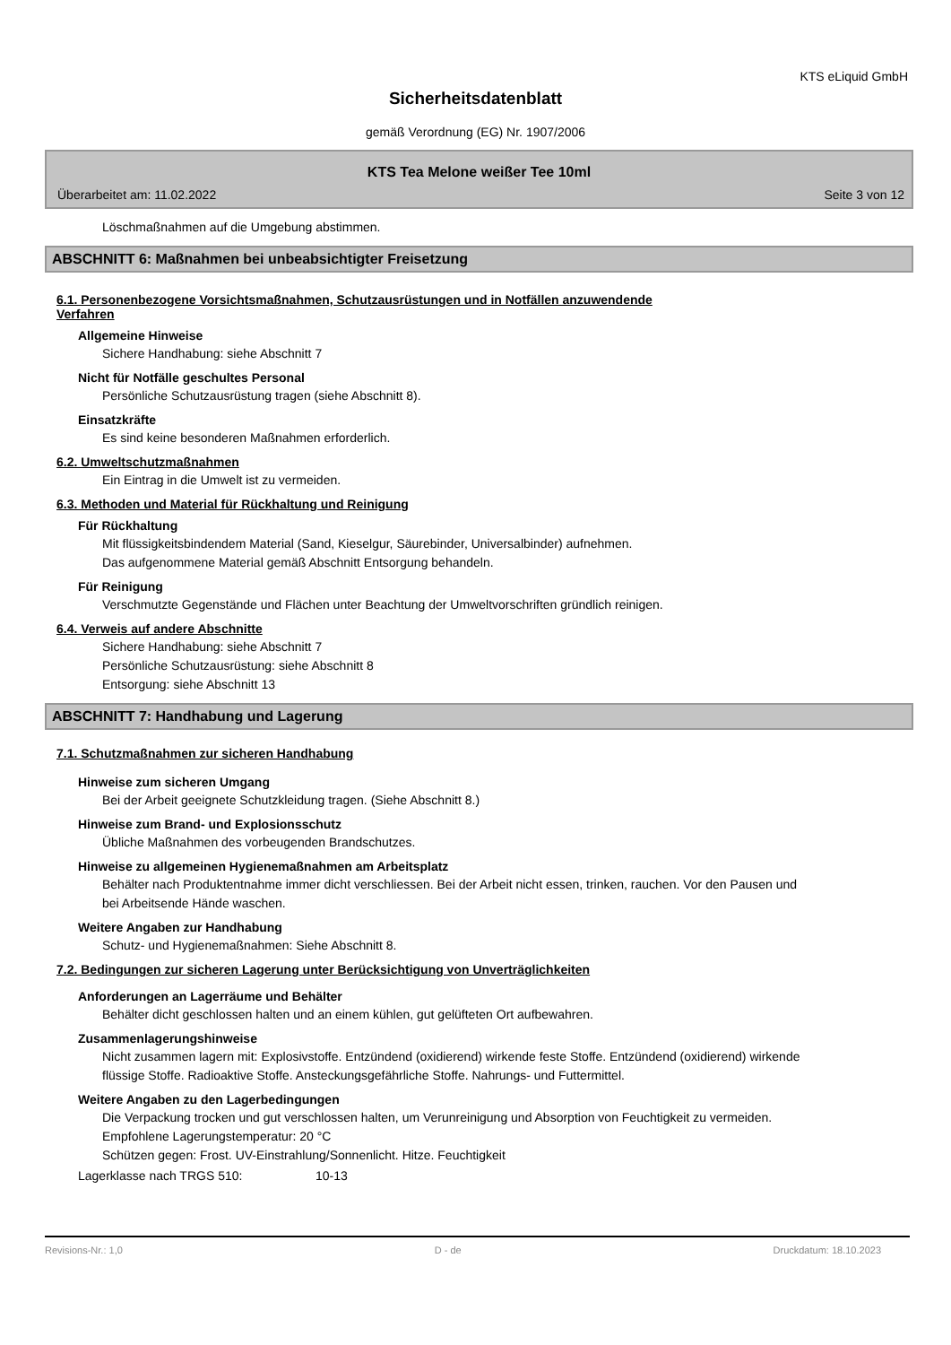KTS eLiquid GmbH
Sicherheitsdatenblatt
gemäß Verordnung (EG) Nr. 1907/2006
KTS Tea Melone weißer Tee 10ml
Überarbeitet am: 11.02.2022 Seite 3 von 12
Löschmaßnahmen auf die Umgebung abstimmen.
ABSCHNITT 6: Maßnahmen bei unbeabsichtigter Freisetzung
6.1. Personenbezogene Vorsichtsmaßnahmen, Schutzausrüstungen und in Notfällen anzuwendende
Verfahren
Allgemeine Hinweise
Sichere Handhabung: siehe Abschnitt 7
Nicht für Notfälle geschultes Personal
Persönliche Schutzausrüstung tragen (siehe Abschnitt 8).
Einsatzkräfte
Es sind keine besonderen Maßnahmen erforderlich.
6.2. Umweltschutzmaßnahmen
Ein Eintrag in die Umwelt ist zu vermeiden.
6.3. Methoden und Material für Rückhaltung und Reinigung
Für Rückhaltung
Mit flüssigkeitsbindendem Material (Sand, Kieselgur, Säurebinder, Universalbinder) aufnehmen.
Das aufgenommene Material gemäß Abschnitt Entsorgung behandeln.
Für Reinigung
Verschmutzte Gegenstände und Flächen unter Beachtung der Umweltvorschriften gründlich reinigen.
6.4. Verweis auf andere Abschnitte
Sichere Handhabung: siehe Abschnitt 7
Persönliche Schutzausrüstung: siehe Abschnitt 8
Entsorgung: siehe Abschnitt 13
ABSCHNITT 7: Handhabung und Lagerung
7.1. Schutzmaßnahmen zur sicheren Handhabung
Hinweise zum sicheren Umgang
Bei der Arbeit geeignete Schutzkleidung tragen. (Siehe Abschnitt 8.)
Hinweise zum Brand- und Explosionsschutz
Übliche Maßnahmen des vorbeugenden Brandschutzes.
Hinweise zu allgemeinen Hygienemaßnahmen am Arbeitsplatz
Behälter nach Produktentnahme immer dicht verschliessen. Bei der Arbeit nicht essen, trinken, rauchen. Vor den Pausen und bei Arbeitsende Hände waschen.
Weitere Angaben zur Handhabung
Schutz- und Hygienemaßnahmen: Siehe Abschnitt 8.
7.2. Bedingungen zur sicheren Lagerung unter Berücksichtigung von Unverträglichkeiten
Anforderungen an Lagerräume und Behälter
Behälter dicht geschlossen halten und an einem kühlen, gut gelüfteten Ort aufbewahren.
Zusammenlagerungshinweise
Nicht zusammen lagern mit: Explosivstoffe. Entzündend (oxidierend) wirkende feste Stoffe. Entzündend (oxidierend) wirkende flüssige Stoffe. Radioaktive Stoffe. Ansteckungsgefährliche Stoffe. Nahrungs- und Futtermittel.
Weitere Angaben zu den Lagerbedingungen
Die Verpackung trocken und gut verschlossen halten, um Verunreinigung und Absorption von Feuchtigkeit zu vermeiden.
Empfohlene Lagerungstemperatur: 20 °C
Schützen gegen: Frost. UV-Einstrahlung/Sonnenlicht. Hitze. Feuchtigkeit
Lagerklasse nach TRGS 510: 10-13
Revisions-Nr.: 1,0 D - de Druckdatum: 18.10.2023